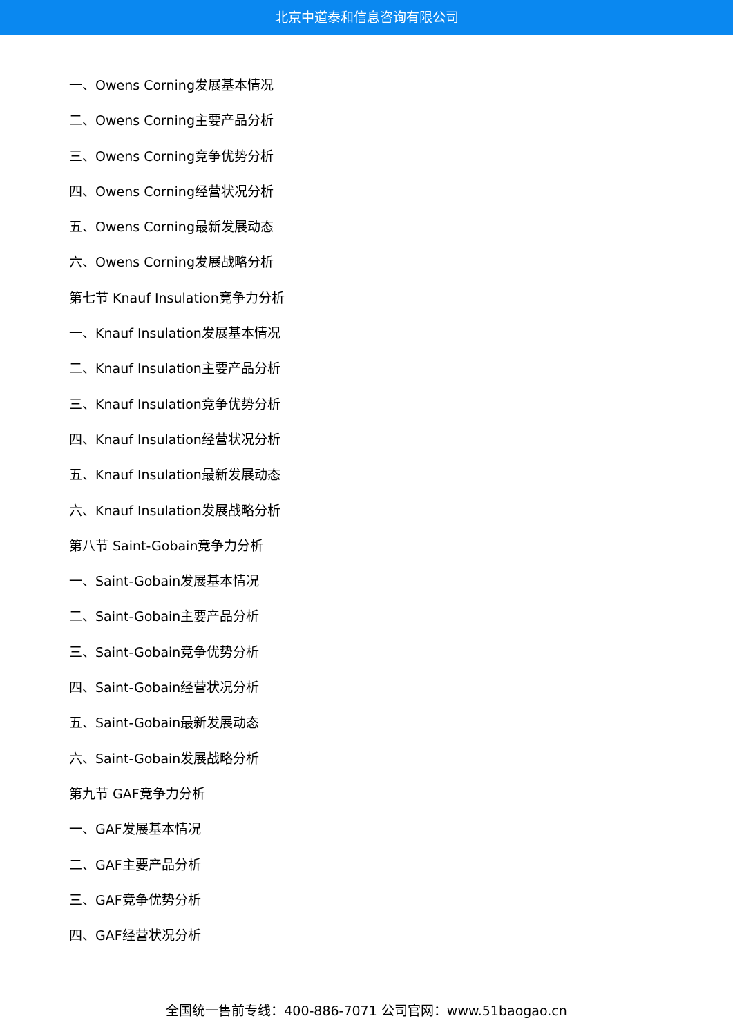北京中道泰和信息咨询有限公司
一、Owens Corning发展基本情况
二、Owens Corning主要产品分析
三、Owens Corning竞争优势分析
四、Owens Corning经营状况分析
五、Owens Corning最新发展动态
六、Owens Corning发展战略分析
第七节 Knauf Insulation竞争力分析
一、Knauf Insulation发展基本情况
二、Knauf Insulation主要产品分析
三、Knauf Insulation竞争优势分析
四、Knauf Insulation经营状况分析
五、Knauf Insulation最新发展动态
六、Knauf Insulation发展战略分析
第八节 Saint-Gobain竞争力分析
一、Saint-Gobain发展基本情况
二、Saint-Gobain主要产品分析
三、Saint-Gobain竞争优势分析
四、Saint-Gobain经营状况分析
五、Saint-Gobain最新发展动态
六、Saint-Gobain发展战略分析
第九节 GAF竞争力分析
一、GAF发展基本情况
二、GAF主要产品分析
三、GAF竞争优势分析
四、GAF经营状况分析
全国统一售前专线：400-886-7071 公司官网：www.51baogao.cn